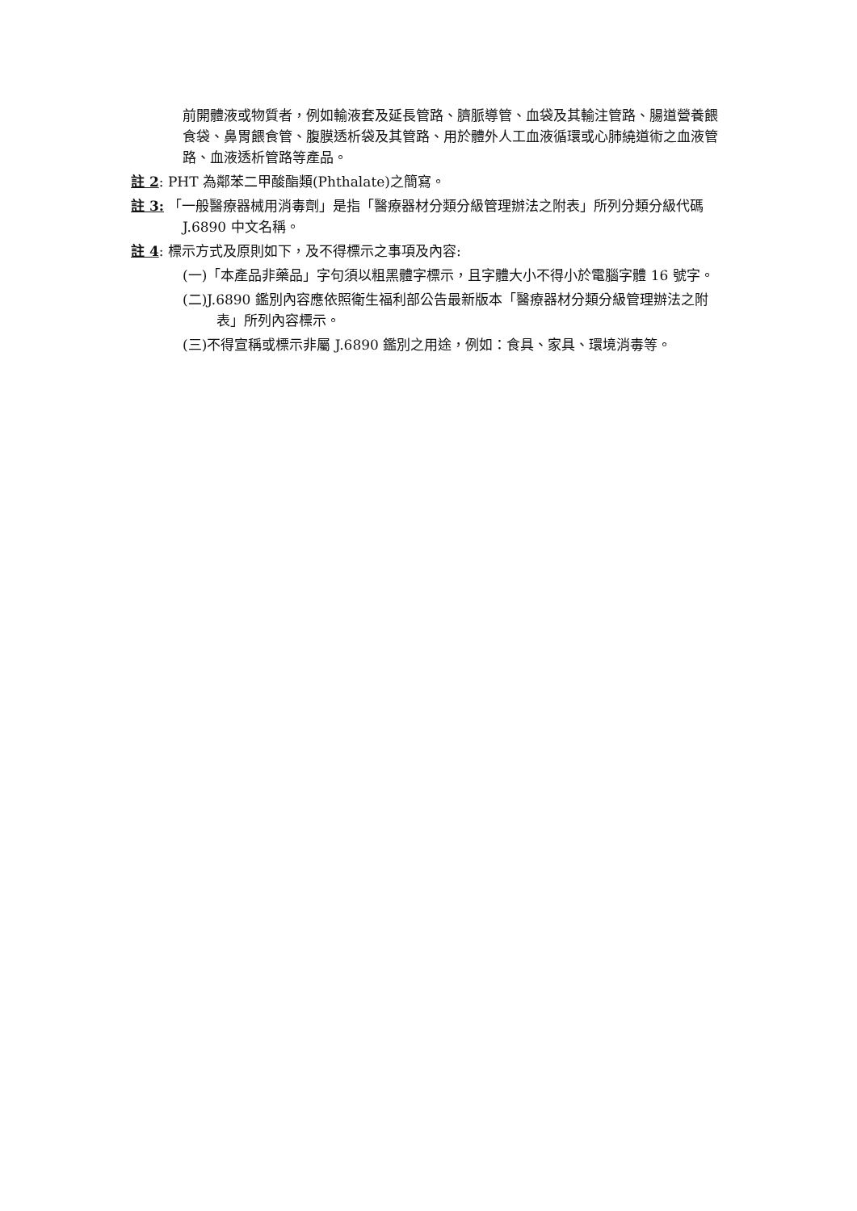前開體液或物質者，例如輸液套及延長管路、臍脈導管、血袋及其輸注管路、腸道營養餵食袋、鼻胃餵食管、腹膜透析袋及其管路、用於體外人工血液循環或心肺繞道術之血液管路、血液透析管路等產品。
註 2: PHT 為鄰苯二甲酸酯類(Phthalate)之簡寫。
註 3: 「一般醫療器械用消毒劑」是指「醫療器材分類分級管理辦法之附表」所列分類分級代碼 J.6890 中文名稱。
註 4: 標示方式及原則如下，及不得標示之事項及內容:
(一)「本產品非藥品」字句須以粗黑體字標示，且字體大小不得小於電腦字體 16 號字。
(二)J.6890 鑑別內容應依照衛生福利部公告最新版本「醫療器材分類分級管理辦法之附表」所列內容標示。
(三)不得宣稱或標示非屬 J.6890 鑑別之用途，例如：食具、家具、環境消毒等。